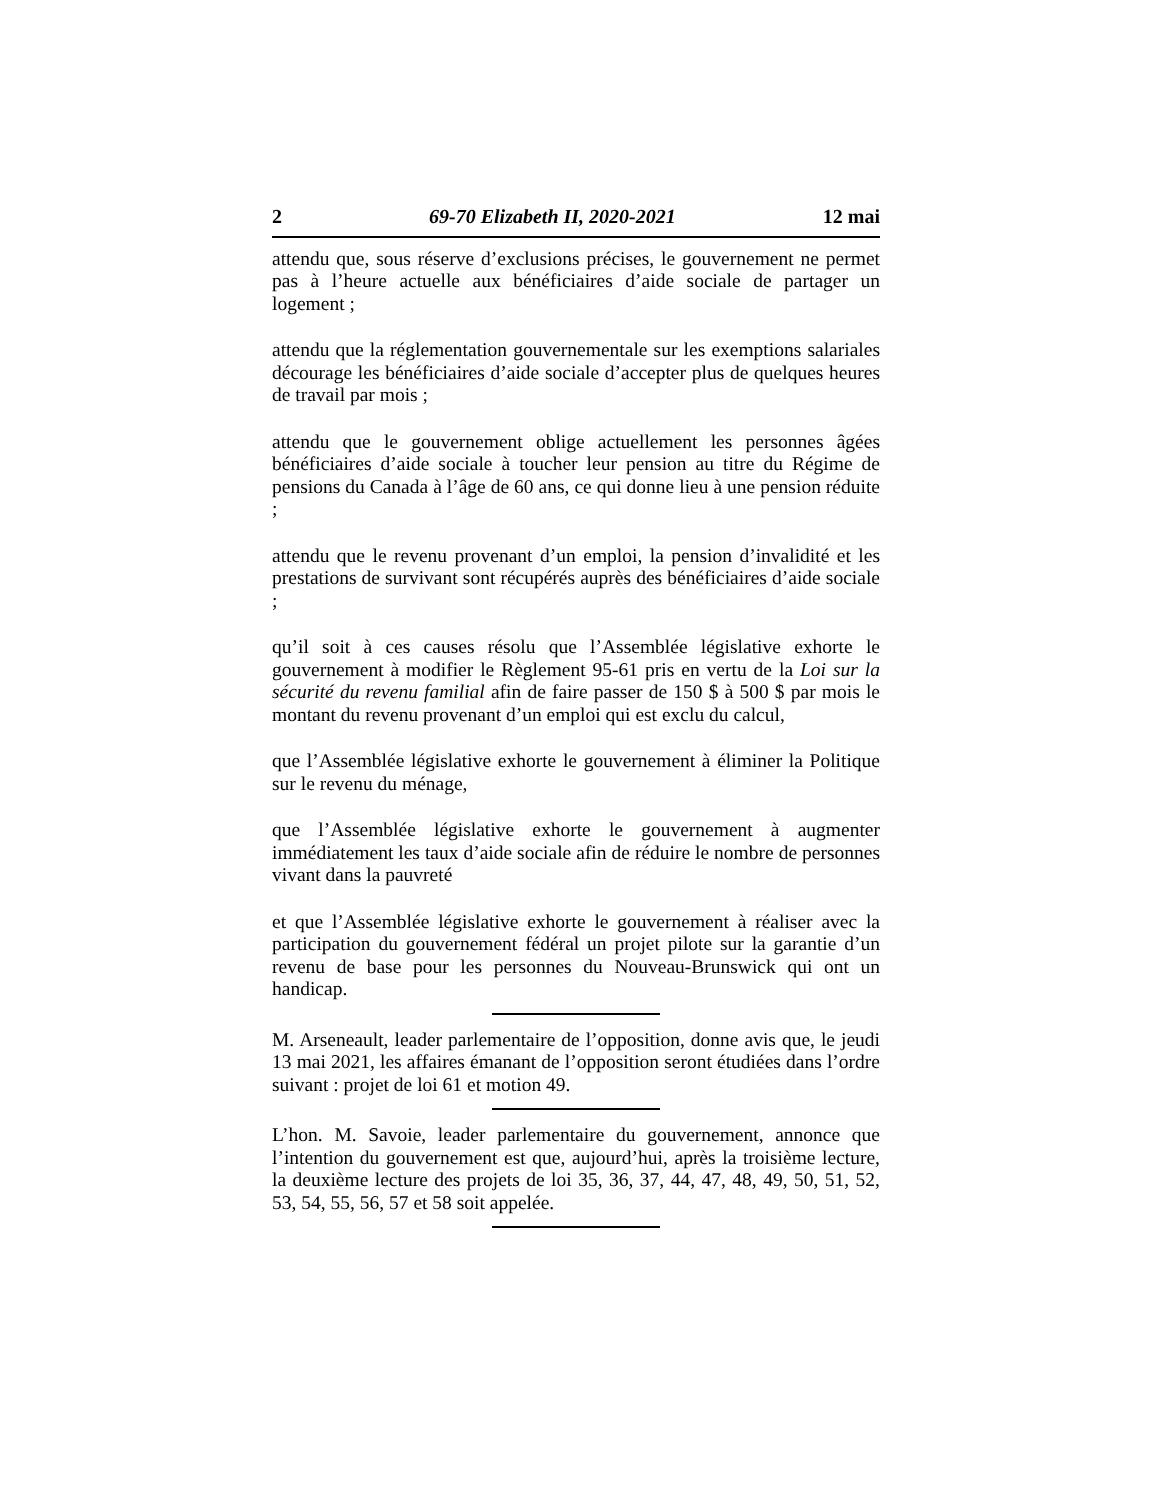2 69-70 Elizabeth II, 2020-2021 12 mai
attendu que, sous réserve d’exclusions précises, le gouvernement ne permet pas à l’heure actuelle aux bénéficiaires d’aide sociale de partager un logement ;
attendu que la réglementation gouvernementale sur les exemptions salariales décourage les bénéficiaires d’aide sociale d’accepter plus de quelques heures de travail par mois ;
attendu que le gouvernement oblige actuellement les personnes âgées bénéficiaires d’aide sociale à toucher leur pension au titre du Régime de pensions du Canada à l’âge de 60 ans, ce qui donne lieu à une pension réduite ;
attendu que le revenu provenant d’un emploi, la pension d’invalidité et les prestations de survivant sont récupérés auprès des bénéficiaires d’aide sociale ;
qu’il soit à ces causes résolu que l’Assemblée législative exhorte le gouvernement à modifier le Règlement 95-61 pris en vertu de la Loi sur la sécurité du revenu familial afin de faire passer de 150 $ à 500 $ par mois le montant du revenu provenant d’un emploi qui est exclu du calcul,
que l’Assemblée législative exhorte le gouvernement à éliminer la Politique sur le revenu du ménage,
que l’Assemblée législative exhorte le gouvernement à augmenter immédiatement les taux d’aide sociale afin de réduire le nombre de personnes vivant dans la pauvreté
et que l’Assemblée législative exhorte le gouvernement à réaliser avec la participation du gouvernement fédéral un projet pilote sur la garantie d’un revenu de base pour les personnes du Nouveau-Brunswick qui ont un handicap.
M. Arseneault, leader parlementaire de l’opposition, donne avis que, le jeudi 13 mai 2021, les affaires émanant de l’opposition seront étudiées dans l’ordre suivant : projet de loi 61 et motion 49.
L’hon. M. Savoie, leader parlementaire du gouvernement, annonce que l’intention du gouvernement est que, aujourd’hui, après la troisième lecture, la deuxième lecture des projets de loi 35, 36, 37, 44, 47, 48, 49, 50, 51, 52, 53, 54, 55, 56, 57 et 58 soit appelée.